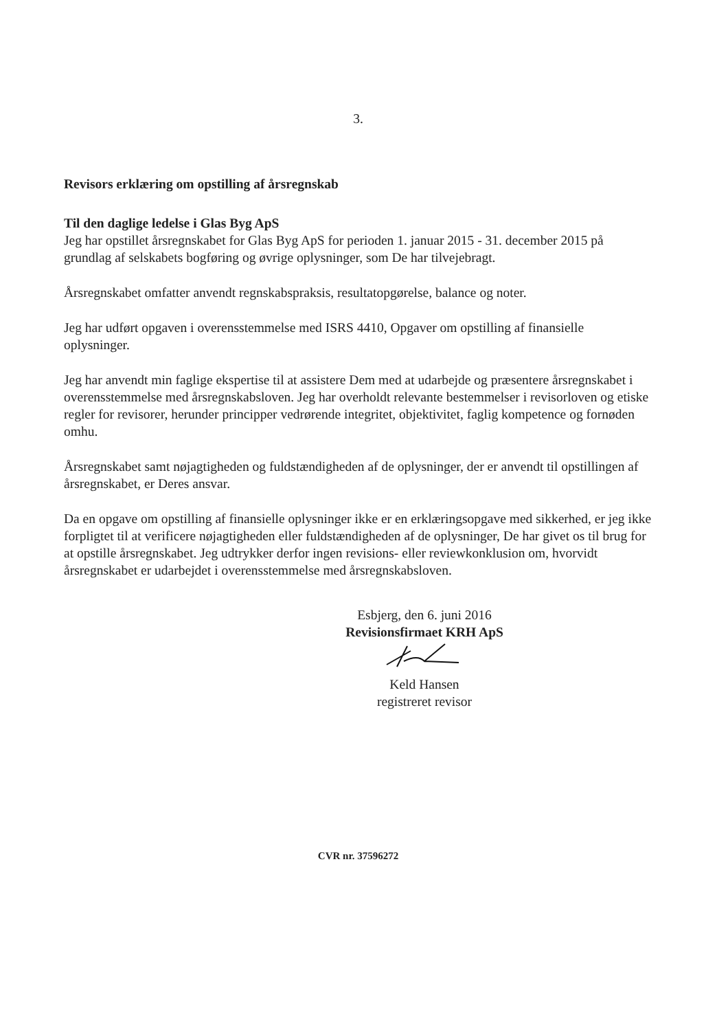3.
Revisors erklæring om opstilling af årsregnskab
Til den daglige ledelse i Glas Byg ApS
Jeg har opstillet årsregnskabet for Glas Byg ApS for perioden 1. januar 2015 - 31. december 2015 på grundlag af selskabets bogføring og øvrige oplysninger, som De har tilvejebragt.
Årsregnskabet omfatter anvendt regnskabspraksis, resultatopgørelse, balance og noter.
Jeg har udført opgaven i overensstemmelse med ISRS 4410, Opgaver om opstilling af finansielle oplysninger.
Jeg har anvendt min faglige ekspertise til at assistere Dem med at udarbejde og præsentere årsregnskabet i overensstemmelse med årsregnskabsloven. Jeg har overholdt relevante bestemmelser i revisorloven og etiske regler for revisorer, herunder principper vedrørende integritet, objektivitet, faglig kompetence og fornøden omhu.
Årsregnskabet samt nøjagtigheden og fuldstændigheden af de oplysninger, der er anvendt til opstillingen af årsregnskabet, er Deres ansvar.
Da en opgave om opstilling af finansielle oplysninger ikke er en erklæringsopgave med sikkerhed, er jeg ikke forpligtet til at verificere nøjagtigheden eller fuldstændigheden af de oplysninger, De har givet os til brug for at opstille årsregnskabet. Jeg udtrykker derfor ingen revisions- eller reviewkonklusion om, hvorvidt årsregnskabet er udarbejdet i overensstemmelse med årsregnskabsloven.
Esbjerg, den 6. juni 2016
Revisionsfirmaet KRH ApS
Keld Hansen
registreret revisor
CVR nr. 37596272